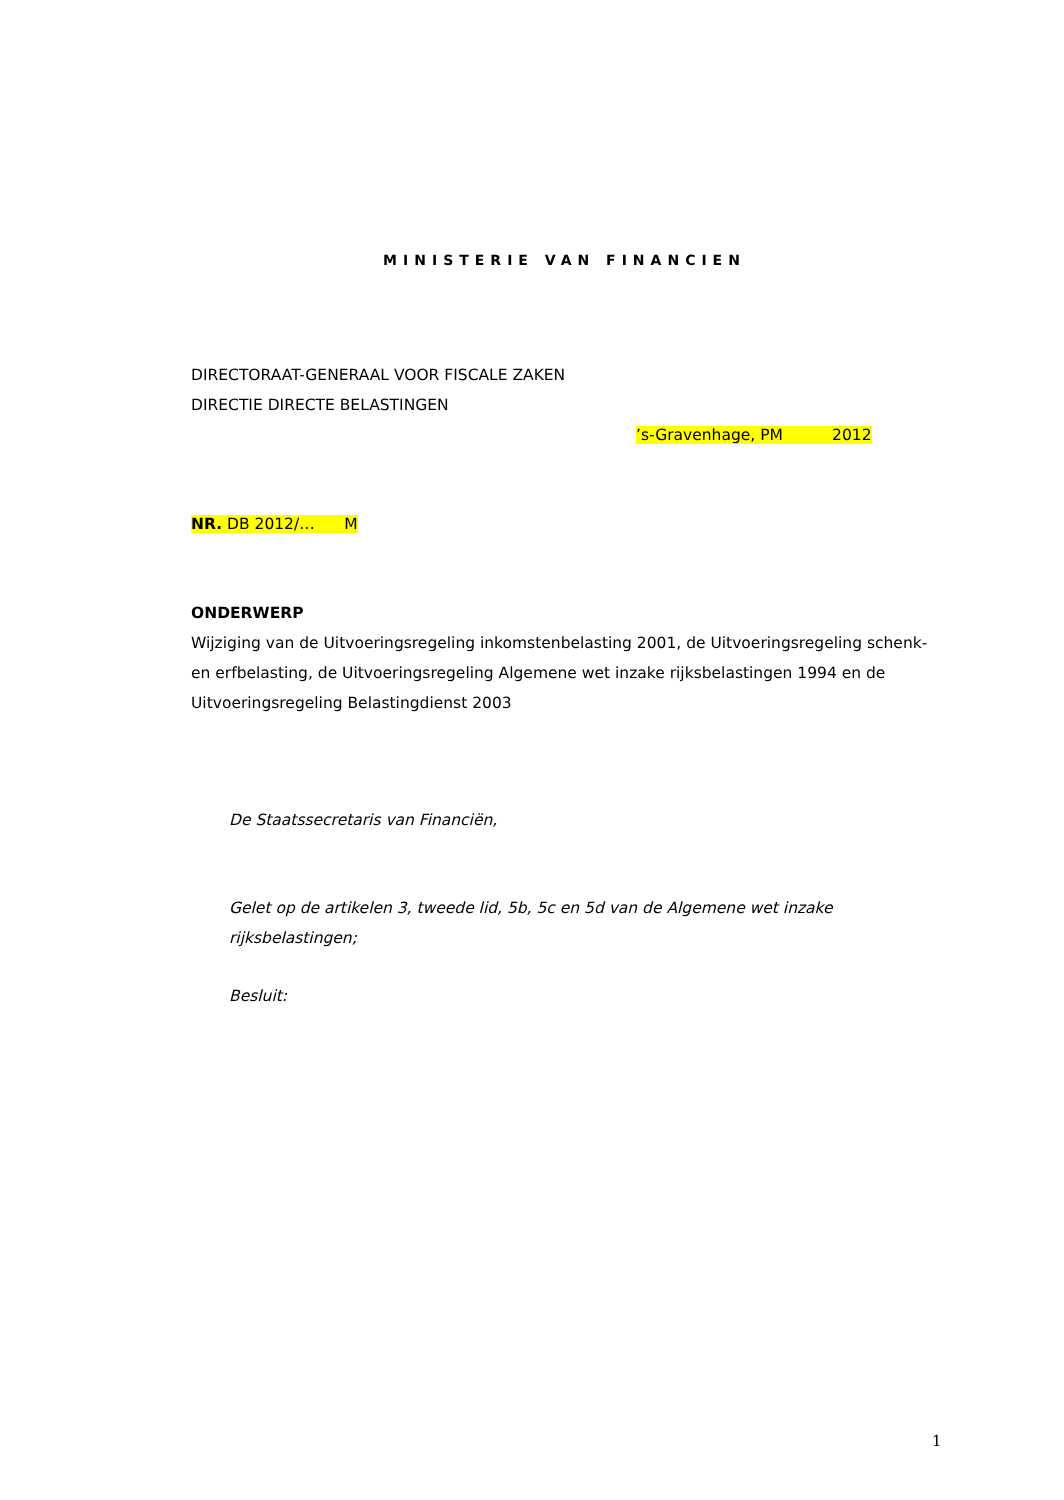MINISTERIE VAN FINANCIEN
DIRECTORAAT-GENERAAL VOOR FISCALE ZAKEN
DIRECTIE DIRECTE BELASTINGEN
’s-Gravenhage, PM 2012
NR. DB 2012/… M
ONDERWERP
Wijziging van de Uitvoeringsregeling inkomstenbelasting 2001, de Uitvoeringsregeling schenk- en erfbelasting, de Uitvoeringsregeling Algemene wet inzake rijksbelastingen 1994 en de Uitvoeringsregeling Belastingdienst 2003
De Staatssecretaris van Financiën,
Gelet op de artikelen 3, tweede lid, 5b, 5c en 5d van de Algemene wet inzake rijksbelastingen;
Besluit:
1